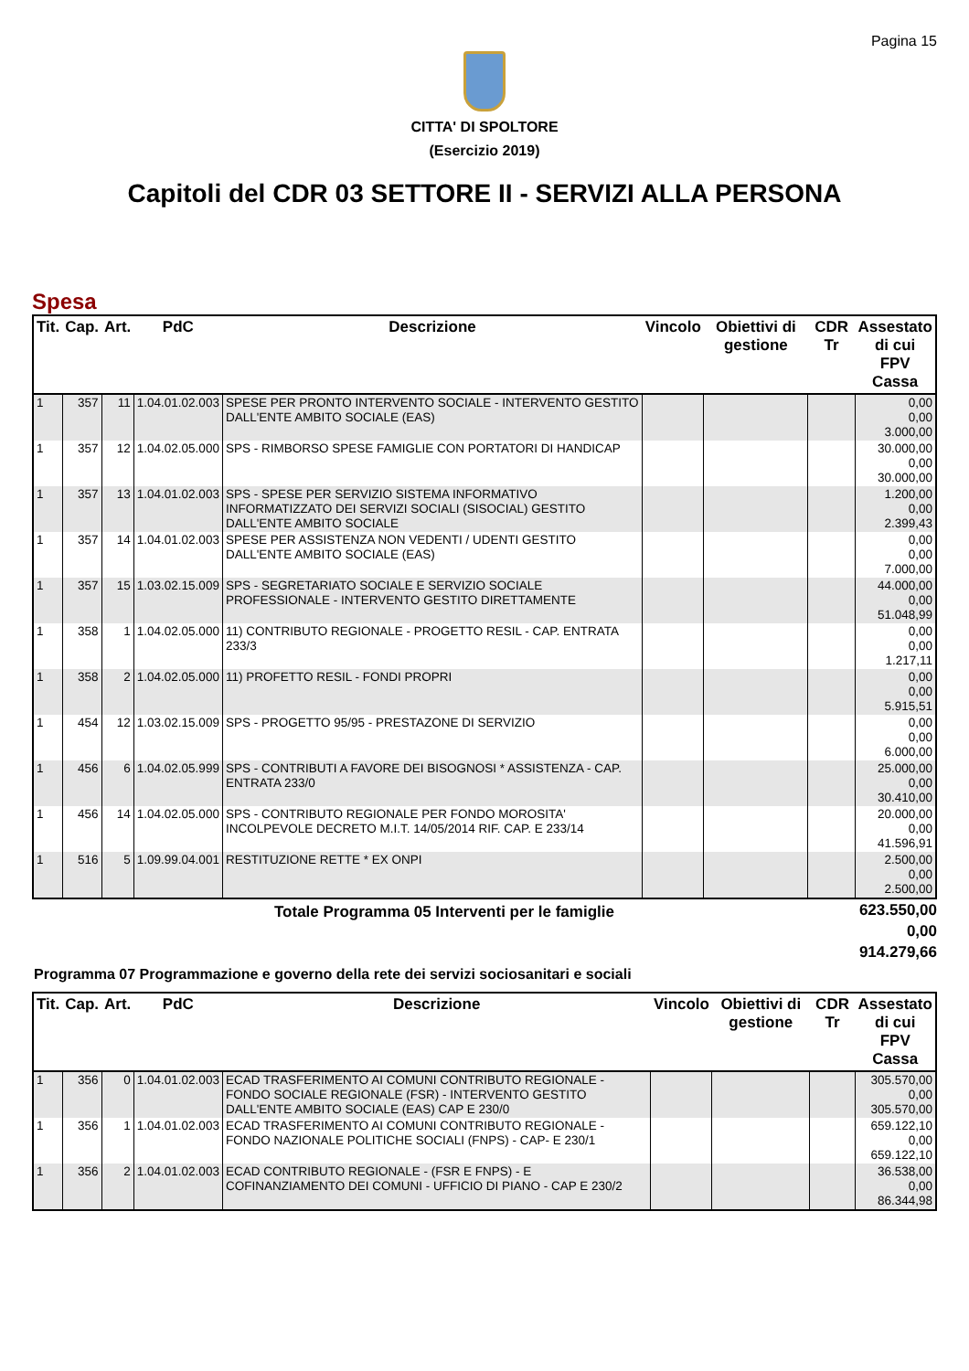Pagina 15
CITTA' DI SPOLTORE
(Esercizio 2019)
Capitoli del CDR 03 SETTORE II - SERVIZI ALLA PERSONA
Spesa
| Tit. | Cap. | Art. | PdC | Descrizione | Vincolo | Obiettivi di gestione | CDR Tr | Assestato di cui FPV Cassa |
| --- | --- | --- | --- | --- | --- | --- | --- | --- |
| 1 | 357 | 11 | 1.04.01.02.003 | SPESE PER PRONTO INTERVENTO SOCIALE - INTERVENTO GESTITO DALL'ENTE AMBITO SOCIALE (EAS) | | | | 0,00 0,00 3.000,00 |
| 1 | 357 | 12 | 1.04.02.05.000 | SPS - RIMBORSO SPESE FAMIGLIE CON PORTATORI DI HANDICAP | | | | 30.000,00 0,00 30.000,00 |
| 1 | 357 | 13 | 1.04.01.02.003 | SPS - SPESE PER SERVIZIO SISTEMA INFORMATIVO INFORMATIZZATO DEI SERVIZI SOCIALI (SISOCIAL) GESTITO DALL'ENTE AMBITO SOCIALE | | | | 1.200,00 0,00 2.399,43 |
| 1 | 357 | 14 | 1.04.01.02.003 | SPESE PER ASSISTENZA NON VEDENTI / UDENTI GESTITO DALL'ENTE AMBITO SOCIALE (EAS) | | | | 0,00 0,00 7.000,00 |
| 1 | 357 | 15 | 1.03.02.15.009 | SPS - SEGRETARIATO SOCIALE E SERVIZIO SOCIALE PROFESSIONALE - INTERVENTO GESTITO DIRETTAMENTE | | | | 44.000,00 0,00 51.048,99 |
| 1 | 358 | 1 | 1.04.02.05.000 | 11) CONTRIBUTO REGIONALE - PROGETTO RESIL - CAP. ENTRATA 233/3 | | | | 0,00 0,00 1.217,11 |
| 1 | 358 | 2 | 1.04.02.05.000 | 11) PROFETTO RESIL - FONDI PROPRI | | | | 0,00 0,00 5.915,51 |
| 1 | 454 | 12 | 1.03.02.15.009 | SPS - PROGETTO 95/95 - PRESTAZONE DI SERVIZIO | | | | 0,00 0,00 6.000,00 |
| 1 | 456 | 6 | 1.04.02.05.999 | SPS - CONTRIBUTI A FAVORE DEI BISOGNOSI * ASSISTENZA - CAP. ENTRATA 233/0 | | | | 25.000,00 0,00 30.410,00 |
| 1 | 456 | 14 | 1.04.02.05.000 | SPS - CONTRIBUTO REGIONALE PER FONDO MOROSITA' INCOLPEVOLE DECRETO M.I.T. 14/05/2014 RIF. CAP. E 233/14 | | | | 20.000,00 0,00 41.596,91 |
| 1 | 516 | 5 | 1.09.99.04.001 | RESTITUZIONE RETTE * EX ONPI | | | | 2.500,00 0,00 2.500,00 |
Totale Programma 05 Interventi per le famiglie
623.550,00
0,00
914.279,66
Programma 07 Programmazione e governo della rete dei servizi sociosanitari e sociali
| Tit. | Cap. | Art. | PdC | Descrizione | Vincolo | Obiettivi di gestione | CDR Tr | Assestato di cui FPV Cassa |
| --- | --- | --- | --- | --- | --- | --- | --- | --- |
| 1 | 356 | 0 | 1.04.01.02.003 | ECAD TRASFERIMENTO AI COMUNI CONTRIBUTO REGIONALE - FONDO SOCIALE REGIONALE (FSR) - INTERVENTO GESTITO DALL'ENTE AMBITO SOCIALE (EAS) CAP E 230/0 | | | | 305.570,00 0,00 305.570,00 |
| 1 | 356 | 1 | 1.04.01.02.003 | ECAD TRASFERIMENTO AI COMUNI CONTRIBUTO REGIONALE - FONDO NAZIONALE POLITICHE SOCIALI (FNPS) - CAP- E 230/1 | | | | 659.122,10 0,00 659.122,10 |
| 1 | 356 | 2 | 1.04.01.02.003 | ECAD CONTRIBUTO REGIONALE - (FSR E FNPS) - E COFINANZIAMENTO DEI COMUNI - UFFICIO DI PIANO - CAP E 230/2 | | | | 36.538,00 0,00 86.344,98 |